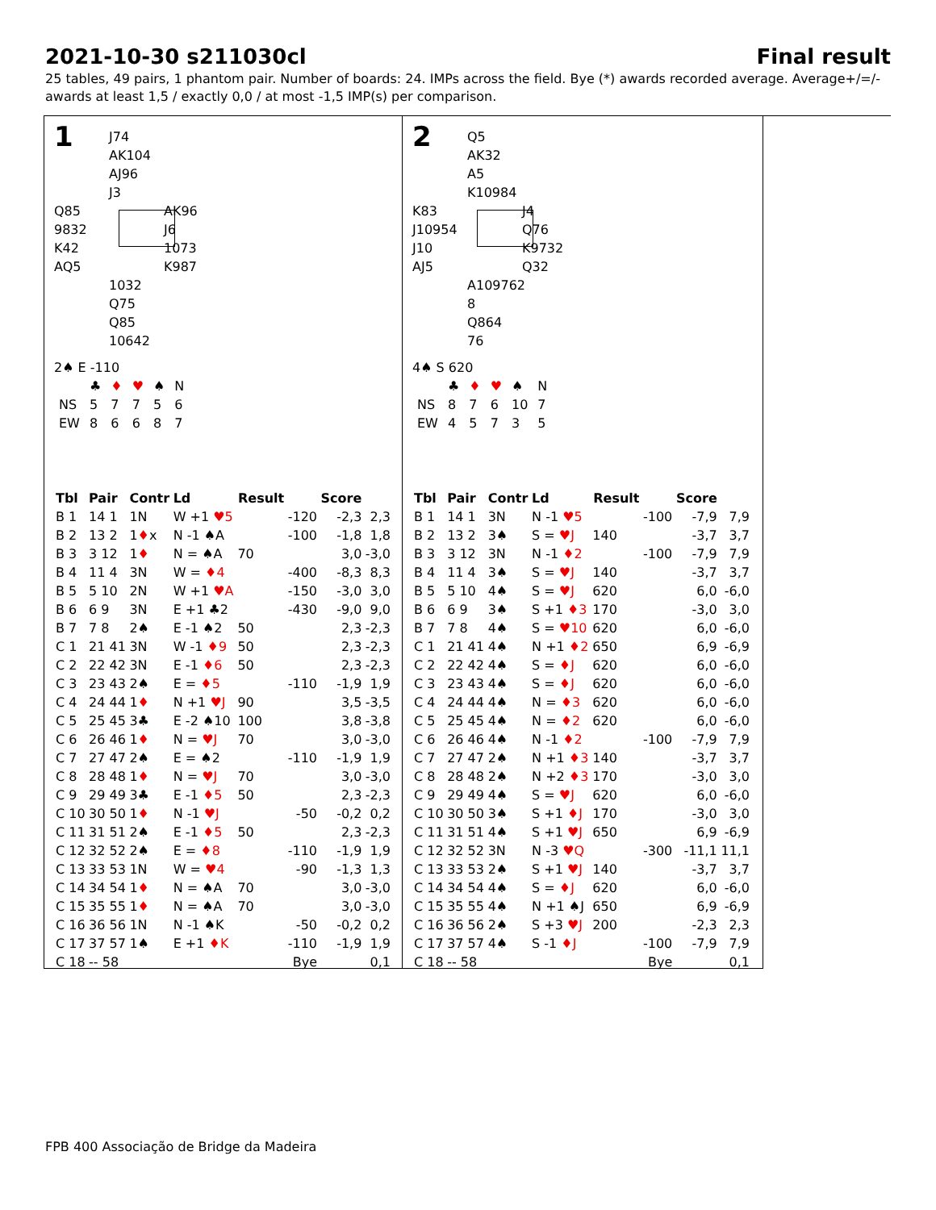2021-10-30 s211030cl Final result
25 tables, 49 pairs, 1 phantom pair. Number of boards: 24. IMPs across the field. Bye (*) awards recorded average. Average+/=/- awards at least 1,5 / exactly 0,0 / at most -1,5 IMP(s) per comparison.
1
J74
AK104
AJ96
J3
Q85
9832
K42
AQ5
AK96
J6
1073
K987
1032
Q75
Q85
10642
2♠ E -110
| | ♣ | ♦ | ♥ | ♠ | N |
| NS | 5 | 7 | 7 | 5 | 6 |
| EW | 8 | 6 | 6 | 8 | 7 |
| Tbl | Pair | Contr | Ld | Result | | Score | |
| --- | --- | --- | --- | --- | --- | --- | --- |
| B 1 | 14 1 | 1N | W +1 ♥5 | | -120 | -2,3 | 2,3 |
| B 2 | 13 2 | 1 ♦ x | N -1 ♠A | | -100 | -1,8 | 1,8 |
| B 3 | 3 12 | 1 ♦ | N = ♠A | 70 | | 3,0 | -3,0 |
| B 4 | 11 4 | 3N | W = ♦4 | | -400 | -8,3 | 8,3 |
| B 5 | 5 10 | 2N | W +1 ♥A | | -150 | -3,0 | 3,0 |
| B 6 | 6 9 | 3N | E +1 ♣2 | | -430 | -9,0 | 9,0 |
| B 7 | 7 8 | 2♠ | E -1 ♠2 | 50 | | 2,3 | -2,3 |
| C 1 | 21 41 | 3N | W -1 ♦9 | 50 | | 2,3 | -2,3 |
| C 2 | 22 42 | 3N | E -1 ♦6 | 50 | | 2,3 | -2,3 |
| C 3 | 23 43 | 2♠ | E = ♦5 | | -110 | -1,9 | 1,9 |
| C 4 | 24 44 | 1 ♦ | N +1 ♥J | 90 | | 3,5 | -3,5 |
| C 5 | 25 45 | 3♣ | E -2 ♠10 | 100 | | 3,8 | -3,8 |
| C 6 | 26 46 | 1 ♦ | N = ♥J | 70 | | 3,0 | -3,0 |
| C 7 | 27 47 | 2♠ | E = ♠2 | | -110 | -1,9 | 1,9 |
| C 8 | 28 48 | 1 ♦ | N = ♥J | 70 | | 3,0 | -3,0 |
| C 9 | 29 49 | 3♣ | E -1 ♦5 | 50 | | 2,3 | -2,3 |
| C 10 | 30 50 | 1 ♦ | N -1 ♥J | | -50 | -0,2 | 0,2 |
| C 11 | 31 51 | 2♠ | E -1 ♦5 | 50 | | 2,3 | -2,3 |
| C 12 | 32 52 | 2♠ | E = ♦8 | | -110 | -1,9 | 1,9 |
| C 13 | 33 53 | 1N | W = ♥4 | | -90 | -1,3 | 1,3 |
| C 14 | 34 54 | 1 ♦ | N = ♠A | 70 | | 3,0 | -3,0 |
| C 15 | 35 55 | 1 ♦ | N = ♠A | 70 | | 3,0 | -3,0 |
| C 16 | 36 56 | 1N | N -1 ♠K | | -50 | -0,2 | 0,2 |
| C 17 | 37 57 | 1♠ | E +1 ♦K | | -110 | -1,9 | 1,9 |
| C 18 | -- 58 | | | | Bye | | 0,1 |
2
Q5
AK32
A5
K10984
K83
J10954
J10
AJ5
J4
Q76
K9732
Q32
A109762
8
Q864
76
4♠ S 620
| | ♣ | ♦ | ♥ | ♠ | N |
| NS | 8 | 7 | 6 | 10 | 7 |
| EW | 4 | 5 | 7 | 3 | 5 |
| Tbl | Pair | Contr | Ld | Result | | Score | |
| --- | --- | --- | --- | --- | --- | --- | --- |
| B 1 | 14 1 | 3N | N -1 ♥5 | | -100 | -7,9 | 7,9 |
| B 2 | 13 2 | 3♠ | S = ♥J | 140 | | -3,7 | 3,7 |
| B 3 | 3 12 | 3N | N -1 ♦2 | | -100 | -7,9 | 7,9 |
| B 4 | 11 4 | 3♠ | S = ♥J | 140 | | -3,7 | 3,7 |
| B 5 | 5 10 | 4♠ | S = ♥J | 620 | | 6,0 | -6,0 |
| B 6 | 6 9 | 3♠ | S +1 ♦3 | 170 | | -3,0 | 3,0 |
| B 7 | 7 8 | 4♠ | S = ♥10 | 620 | | 6,0 | -6,0 |
| C 1 | 21 41 | 4♠ | N +1 ♦2 | 650 | | 6,9 | -6,9 |
| C 2 | 22 42 | 4♠ | S = ♦J | 620 | | 6,0 | -6,0 |
| C 3 | 23 43 | 4♠ | S = ♦J | 620 | | 6,0 | -6,0 |
| C 4 | 24 44 | 4♠ | N = ♦3 | 620 | | 6,0 | -6,0 |
| C 5 | 25 45 | 4♠ | N = ♦2 | 620 | | 6,0 | -6,0 |
| C 6 | 26 46 | 4♠ | N -1 ♦2 | | -100 | -7,9 | 7,9 |
| C 7 | 27 47 | 2♠ | N +1 ♦3 | 140 | | -3,7 | 3,7 |
| C 8 | 28 48 | 2♠ | N +2 ♦3 | 170 | | -3,0 | 3,0 |
| C 9 | 29 49 | 4♠ | S = ♥J | 620 | | 6,0 | -6,0 |
| C 10 | 30 50 | 3♠ | S +1 ♦J | 170 | | -3,0 | 3,0 |
| C 11 | 31 51 | 4♠ | S +1 ♥J | 650 | | 6,9 | -6,9 |
| C 12 | 32 52 | 3N | N -3 ♥Q | | -300 | -11,1 | 11,1 |
| C 13 | 33 53 | 2♠ | S +1 ♥J | 140 | | -3,7 | 3,7 |
| C 14 | 34 54 | 4♠ | S = ♦J | 620 | | 6,0 | -6,0 |
| C 15 | 35 55 | 4♠ | N +1 ♠J | 650 | | 6,9 | -6,9 |
| C 16 | 36 56 | 2♠ | S +3 ♥J | 200 | | -2,3 | 2,3 |
| C 17 | 37 57 | 4♠ | S -1 ♦J | | -100 | -7,9 | 7,9 |
| C 18 | -- 58 | | | | Bye | | 0,1 |
FPB 400 Associação de Bridge da Madeira